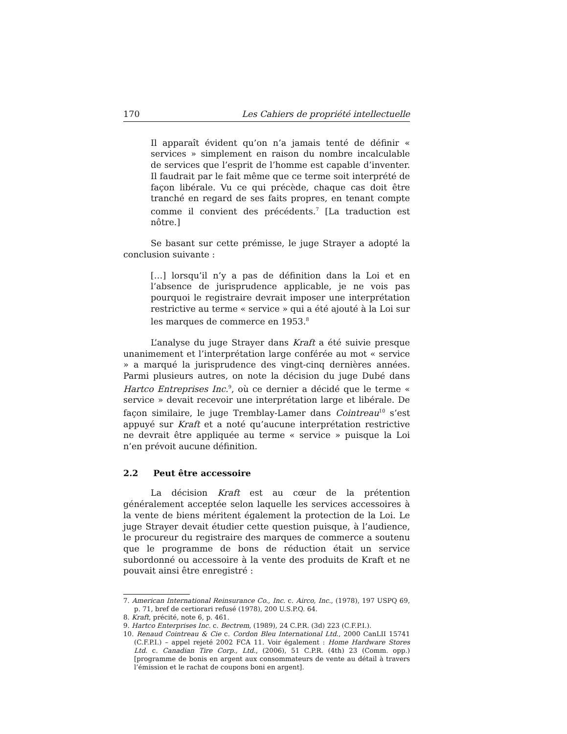170 Les Cahiers de propriété intellectuelle
Il apparaît évident qu’on n’a jamais tenté de définir « services » simplement en raison du nombre incalculable de services que l’esprit de l’homme est capable d’inventer. Il faudrait par le fait même que ce terme soit interprété de façon libérale. Vu ce qui précède, chaque cas doit être tranché en regard de ses faits propres, en tenant compte comme il convient des précédents.<sup>7</sup> [La traduction est nôtre.]
Se basant sur cette prémisse, le juge Strayer a adopté la conclusion suivante :
[…] lorsqu’il n’y a pas de définition dans la Loi et en l’absence de jurisprudence applicable, je ne vois pas pourquoi le registraire devrait imposer une interprétation restrictive au terme « service » qui a été ajouté à la Loi sur les marques de commerce en 1953.<sup>8</sup>
L’analyse du juge Strayer dans Kraft a été suivie presque unanimement et l’interprétation large conférée au mot « service » a marqué la jurisprudence des vingt-cinq dernières années. Parmi plusieurs autres, on note la décision du juge Dubé dans Hartco Entreprises Inc.<sup>9</sup>, où ce dernier a décidé que le terme « service » devait recevoir une interprétation large et libérale. De façon similaire, le juge Tremblay-Lamer dans Cointreau<sup>10</sup> s’est appuyé sur Kraft et a noté qu’aucune interprétation restrictive ne devrait être appliquée au terme « service » puisque la Loi n’en prévoit aucune définition.
2.2 Peut être accessoire
La décision Kraft est au cœur de la prétention généralement acceptée selon laquelle les services accessoires à la vente de biens méritent également la protection de la Loi. Le juge Strayer devait étudier cette question puisque, à l’audience, le procureur du registraire des marques de commerce a soutenu que le programme de bons de réduction était un service subordonné ou accessoire à la vente des produits de Kraft et ne pouvait ainsi être enregistré :
7. American International Reinsurance Co., Inc. c. Airco, Inc., (1978), 197 USPQ 69, p. 71, bref de certiorari refusé (1978), 200 U.S.P.Q. 64.
8. Kraft, précité, note 6, p. 461.
9. Hartco Enterprises Inc. c. Bectrem, (1989), 24 C.P.R. (3d) 223 (C.F.P.I.).
10. Renaud Cointreau & Cie c. Cordon Bleu International Ltd., 2000 CanLII 15741 (C.F.P.I.) – appel rejeté 2002 FCA 11. Voir également : Home Hardware Stores Ltd. c. Canadian Tire Corp., Ltd., (2006), 51 C.P.R. (4th) 23 (Comm. opp.) [programme de bonis en argent aux consommateurs de vente au détail à travers l’émission et le rachat de coupons boni en argent].